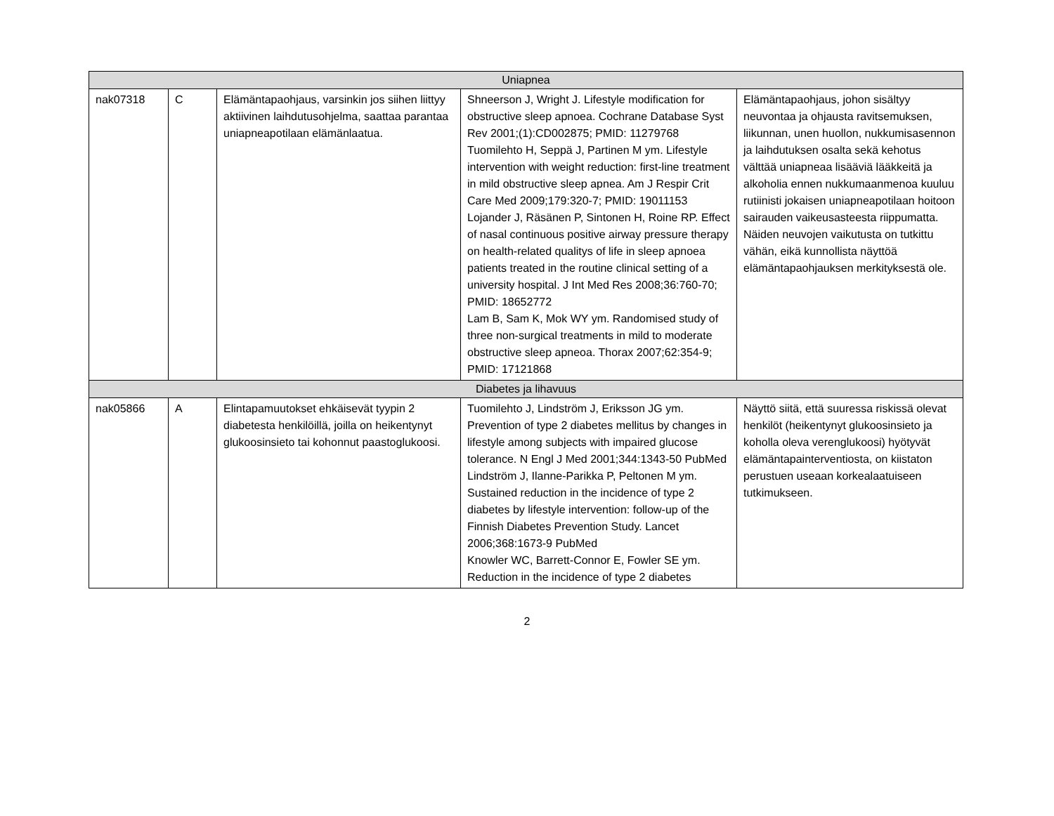| Uniapnea | | | | |
| nak07318 | C | Elämäntapaohjaus, varsinkin jos siihen liittyy aktiivinen laihdutusohjelma, saattaa parantaa uniapneapotilaan elämänlaatua. | Shneerson J, Wright J. Lifestyle modification for obstructive sleep apnoea. Cochrane Database Syst Rev 2001;(1):CD002875; PMID: 11279768 Tuomilehto H, Seppä J, Partinen M ym. Lifestyle intervention with weight reduction: first-line treatment in mild obstructive sleep apnea. Am J Respir Crit Care Med 2009;179:320-7; PMID: 19011153 Lojander J, Räsänen P, Sintonen H, Roine RP. Effect of nasal continuous positive airway pressure therapy on health-related qualitys of life in sleep apnoea patients treated in the routine clinical setting of a university hospital. J Int Med Res 2008;36:760-70; PMID: 18652772 Lam B, Sam K, Mok WY ym. Randomised study of three non-surgical treatments in mild to moderate obstructive sleep apneoa. Thorax 2007;62:354-9; PMID: 17121868 | Elämäntapaohjaus, johon sisältyy neuvontaa ja ohjausta ravitsemuksen, liikunnan, unen huollon, nukkumisasennon ja laihdutuksen osalta sekä kehotus välttää uniapneaa lisääviä lääkkeitä ja alkoholia ennen nukkumaanmenoa kuuluu rutiinisti jokaisen uniapneapotilaan hoitoon sairauden vaikeusasteesta riippumatta. Näiden neuvojen vaikutusta on tutkittu vähän, eikä kunnollista näyttöä elämäntapaohjauksen merkityksestä ole. |
| Diabetes ja lihavuus | | | | |
| nak05866 | A | Elintapamuutokset ehkäisevät tyypin 2 diabetesta henkilöillä, joilla on heikentynyt glukoosinsieto tai kohonnut paastoglukoosi. | Tuomilehto J, Lindström J, Eriksson JG ym. Prevention of type 2 diabetes mellitus by changes in lifestyle among subjects with impaired glucose tolerance. N Engl J Med 2001;344:1343-50 PubMed Lindström J, Ilanne-Parikka P, Peltonen M ym. Sustained reduction in the incidence of type 2 diabetes by lifestyle intervention: follow-up of the Finnish Diabetes Prevention Study. Lancet 2006;368:1673-9 PubMed Knowler WC, Barrett-Connor E, Fowler SE ym. Reduction in the incidence of type 2 diabetes | Näyttö siitä, että suuressa riskissä olevat henkilöt (heikentynyt glukoosinsieto ja koholla oleva verenglukoosi) hyötyvät elämäntapainterventiosta, on kiistaton perustuen useaan korkealaatuiseen tutkimukseen. |
2